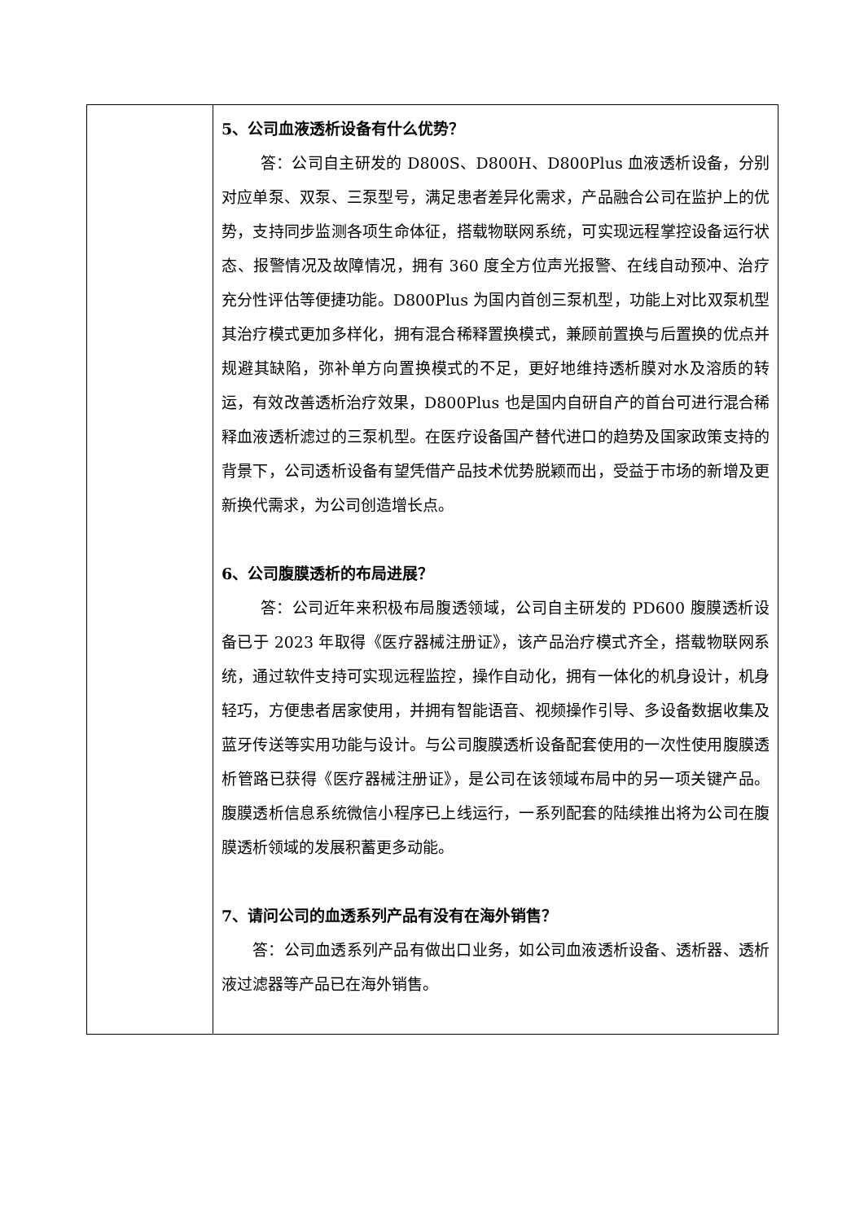| | 5、公司血液透析设备有什么优势？ 答：公司自主研发的 D800S、D800H、D800Plus 血液透析设备，分别对应单泵、双泵、三泵型号，满足患者差异化需求，产品融合公司在监护上的优势，支持同步监测各项生命体征，搭载物联网系统，可实现远程掌控设备运行状态、报警情况及故障情况，拥有 360 度全方位声光报警、在线自动预冲、治疗充分性评估等便捷功能。D800Plus 为国内首创三泵机型，功能上对比双泵机型其治疗模式更加多样化，拥有混合稀释置换模式，兼顾前置换与后置换的优点并规避其缺陷，弥补单方向置换模式的不足，更好地维持透析膜对水及溶质的转运，有效改善透析治疗效果，D800Plus 也是国内自研自产的首台可进行混合稀释血液透析滤过的三泵机型。在医疗设备国产替代进口的趋势及国家政策支持的背景下，公司透析设备有望凭借产品技术优势脱颖而出，受益于市场的新增及更新换代需求，为公司创造增长点。 6、公司腹膜透析的布局进展？ 答：公司近年来积极布局腹透领域，公司自主研发的 PD600 腹膜透析设备已于 2023 年取得《医疗器械注册证》，该产品治疗模式齐全，搭载物联网系统，通过软件支持可实现远程监控，操作自动化，拥有一体化的机身设计，机身轻巧，方便患者居家使用，并拥有智能语音、视频操作引导、多设备数据收集及蓝牙传送等实用功能与设计。与公司腹膜透析设备配套使用的一次性使用腹膜透析管路已获得《医疗器械注册证》，是公司在该领域布局中的另一项关键产品。腹膜透析信息系统微信小程序已上线运行，一系列配套的陆续推出将为公司在腹膜透析领域的发展积蓄更多动能。 7、请问公司的血透系列产品有没有在海外销售？ 答：公司血透系列产品有做出口业务，如公司血液透析设备、透析器、透析液过滤器等产品已在海外销售。 |